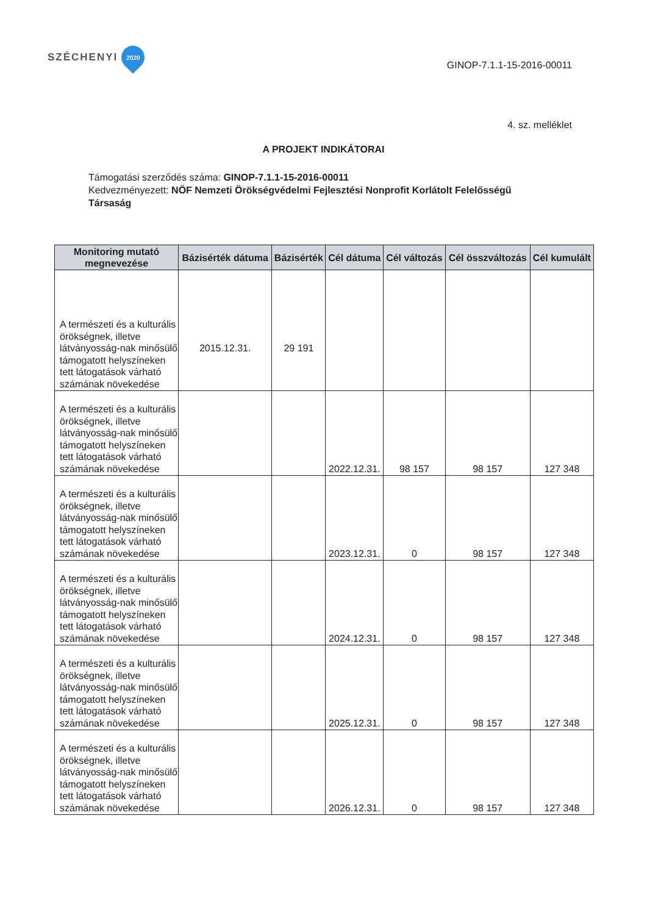SZÉCHENYI
2020
GINOP-7.1.1-15-2016-00011
4. sz. melléklet
A PROJEKT INDIKÁTORAI
Támogatási szerződés száma: GINOP-7.1.1-15-2016-00011
Kedvezményezett: NÖF Nemzeti Örökségvédelmi Fejlesztési Nonprofit Korlátolt Felelősségű Társaság
| Monitoring mutató megnevezése | Bázisérték dátuma | Bázisérték | Cél dátuma | Cél változás | Cél összváltozás | Cél kumulált |
| --- | --- | --- | --- | --- | --- | --- |
| A természeti és a kulturális örökségnek, illetve látványosság-nak minősülő támogatott helyszíneken tett látogatások várható számának növekedése | 2015.12.31. | 29 191 | | | | |
| A természeti és a kulturális örökségnek, illetve látványosság-nak minősülő támogatott helyszíneken tett látogatások várható számának növekedése | | | 2022.12.31. | 98 157 | 98 157 | 127 348 |
| A természeti és a kulturális örökségnek, illetve látványosság-nak minősülő támogatott helyszíneken tett látogatások várható számának növekedése | | | 2023.12.31. | 0 | 98 157 | 127 348 |
| A természeti és a kulturális örökségnek, illetve látványosság-nak minősülő támogatott helyszíneken tett látogatások várható számának növekedése | | | 2024.12.31. | 0 | 98 157 | 127 348 |
| A természeti és a kulturális örökségnek, illetve látványosság-nak minősülő támogatott helyszíneken tett látogatások várható számának növekedése | | | 2025.12.31. | 0 | 98 157 | 127 348 |
| A természeti és a kulturális örökségnek, illetve látványosság-nak minősülő támogatott helyszíneken tett látogatások várható számának növekedése | | | 2026.12.31. | 0 | 98 157 | 127 348 |